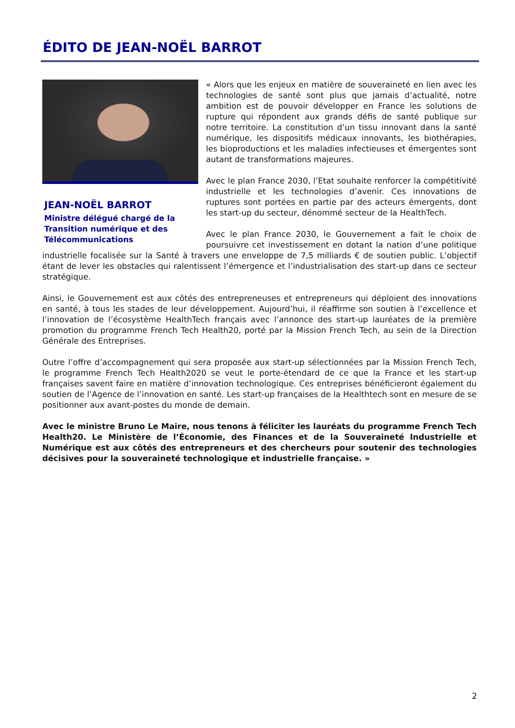ÉDITO DE JEAN-NOËL BARROT
JEAN-NOËL BARROT
Ministre délégué chargé de la Transition numérique et des Télécommunications
« Alors que les enjeux en matière de souveraineté en lien avec les technologies de santé sont plus que jamais d’actualité, notre ambition est de pouvoir développer en France les solutions de rupture qui répondent aux grands défis de santé publique sur notre territoire. La constitution d’un tissu innovant dans la santé numérique, les dispositifs médicaux innovants, les biothérapies, les bioproductions et les maladies infectieuses et émergentes sont autant de transformations majeures.
Avec le plan France 2030, l’Etat souhaite renforcer la compétitivité industrielle et les technologies d’avenir. Ces innovations de ruptures sont portées en partie par des acteurs émergents, dont les start-up du secteur, dénommé secteur de la HealthTech.
Avec le plan France 2030, le Gouvernement a fait le choix de poursuivre cet investissement en dotant la nation d’une politique industrielle focalisée sur la Santé à travers une enveloppe de 7,5 milliards € de soutien public. L’objectif étant de lever les obstacles qui ralentissent l’émergence et l’industrialisation des start-up dans ce secteur stratégique.
Ainsi, le Gouvernement est aux côtés des entrepreneuses et entrepreneurs qui déploient des innovations en santé, à tous les stades de leur développement. Aujourd’hui, il réaffirme son soutien à l’excellence et l’innovation de l’écosystème HealthTech français avec l’annonce des start-up lauréates de la première promotion du programme French Tech Health20, porté par la Mission French Tech, au sein de la Direction Générale des Entreprises.
Outre l’offre d’accompagnement qui sera proposée aux start-up sélectionnées par la Mission French Tech, le programme French Tech Health2020 se veut le porte-étendard de ce que la France et les start-up françaises savent faire en matière d’innovation technologique. Ces entreprises bénéficieront également du soutien de l’Agence de l’innovation en santé. Les start-up françaises de la Healthtech sont en mesure de se positionner aux avant-postes du monde de demain.
Avec le ministre Bruno Le Maire, nous tenons à féliciter les lauréats du programme French Tech Health20. Le Ministère de l’Économie, des Finances et de la Souveraineté Industrielle et Numérique est aux côtés des entrepreneurs et des chercheurs pour soutenir des technologies décisives pour la souveraineté technologique et industrielle française. »
2